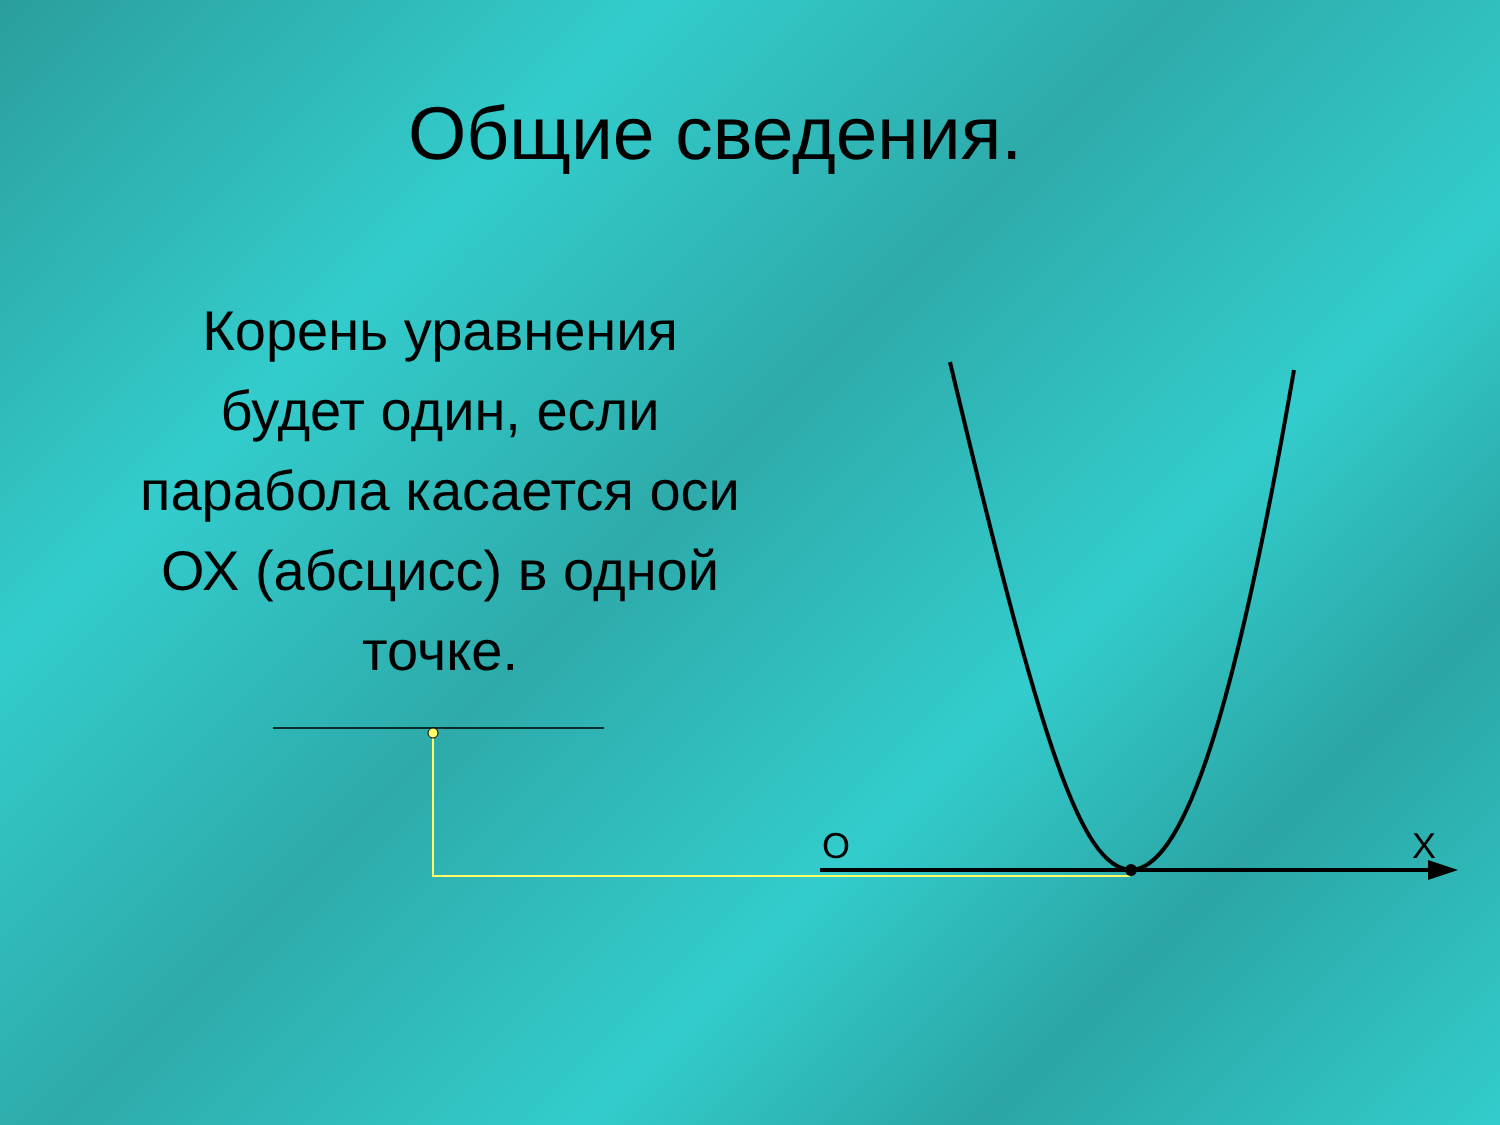Общие сведения.
Корень уравнения будет один, если парабола касается оси ОХ (абсцисс) в одной точке.
О Х